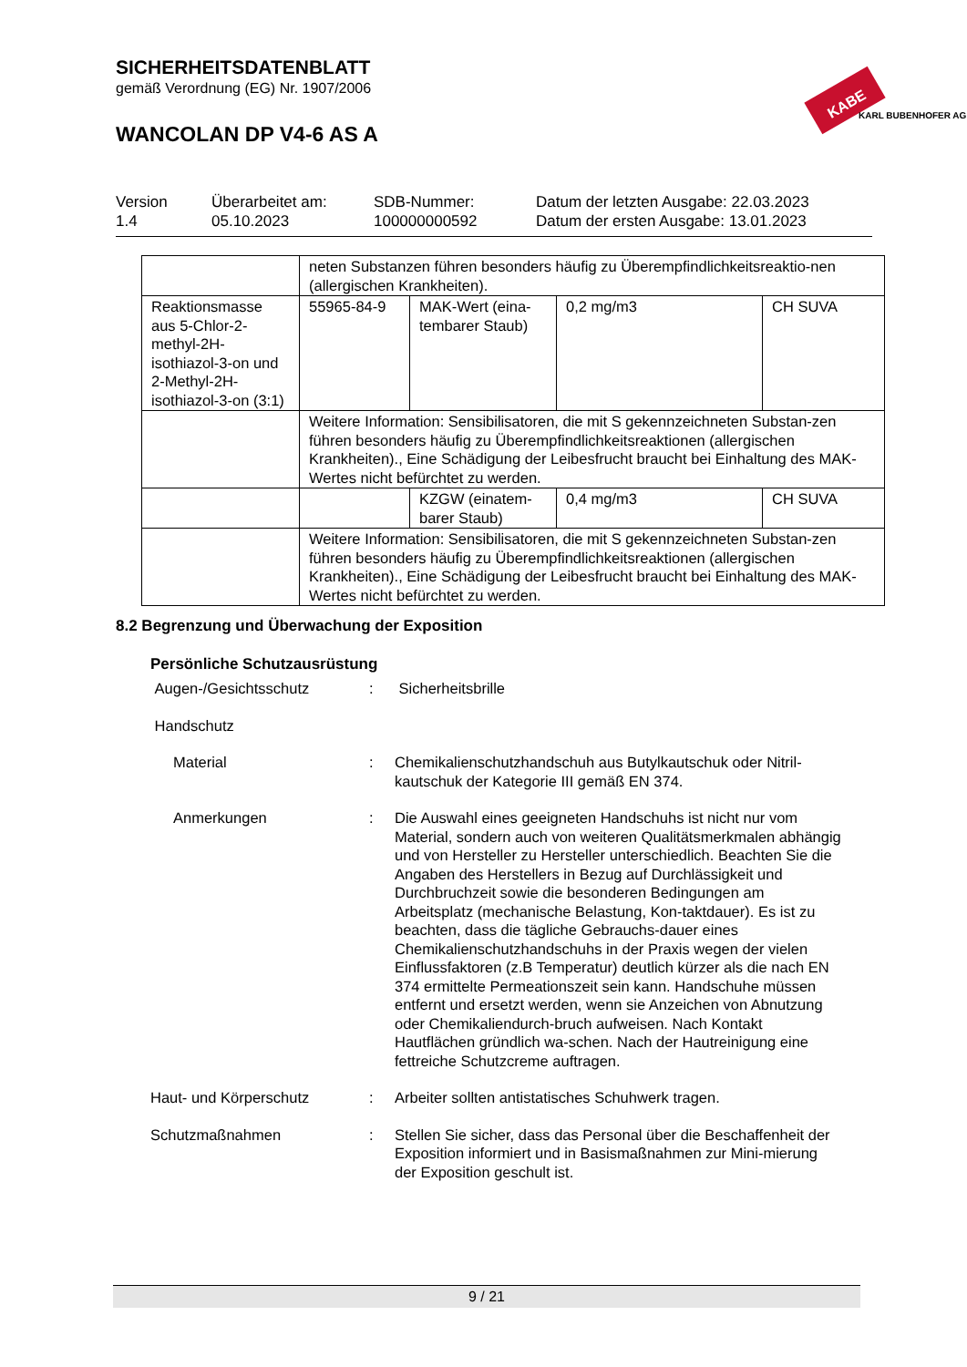SICHERHEITSDATENBLATT
gemäß Verordnung (EG) Nr. 1907/2006
WANCOLAN DP V4-6 AS A
KABE
KARL BUBENHOFER AG
Version
1.4
Überarbeitet am:
05.10.2023
SDB-Nummer:
100000000592
Datum der letzten Ausgabe: 22.03.2023
Datum der ersten Ausgabe: 13.01.2023
| | neten Substanzen führen besonders häufig zu Überempfindlichkeitsreaktio-nen (allergischen Krankheiten). | | | |
| Reaktionsmasse aus 5-Chlor-2-methyl-2H-isothiazol-3-on und 2-Methyl-2H-isothiazol-3-on (3:1) | 55965-84-9 | MAK-Wert (eina-tembarer Staub) | 0,2 mg/m3 | CH SUVA |
| | Weitere Information: Sensibilisatoren, die mit S gekennzeichneten Substan-zen führen besonders häufig zu Überempfindlichkeitsreaktionen (allergischen Krankheiten)., Eine Schädigung der Leibesfrucht braucht bei Einhaltung des MAK-Wertes nicht befürchtet zu werden. | | | |
| | | KZGW (einatem-barer Staub) | 0,4 mg/m3 | CH SUVA |
| | Weitere Information: Sensibilisatoren, die mit S gekennzeichneten Substan-zen führen besonders häufig zu Überempfindlichkeitsreaktionen (allergischen Krankheiten)., Eine Schädigung der Leibesfrucht braucht bei Einhaltung des MAK-Wertes nicht befürchtet zu werden. | | | |
8.2 Begrenzung und Überwachung der Exposition
Persönliche Schutzausrüstung
Augen-/Gesichtsschutz : Sicherheitsbrille
Handschutz
Material : Chemikalienschutzhandschuh aus Butylkautschuk oder Nitril-kautschuk der Kategorie III gemäß EN 374.
Anmerkungen : Die Auswahl eines geeigneten Handschuhs ist nicht nur vom Material, sondern auch von weiteren Qualitätsmerkmalen abhängig und von Hersteller zu Hersteller unterschiedlich. Beachten Sie die Angaben des Herstellers in Bezug auf Durchlässigkeit und Durchbruchzeit sowie die besonderen Bedingungen am Arbeitsplatz (mechanische Belastung, Kon-taktdauer). Es ist zu beachten, dass die tägliche Gebrauchs-dauer eines Chemikalienschutzhandschuhs in der Praxis wegen der vielen Einflussfaktoren (z.B Temperatur) deutlich kürzer als die nach EN 374 ermittelte Permeationszeit sein kann. Handschuhe müssen entfernt und ersetzt werden, wenn sie Anzeichen von Abnutzung oder Chemikaliendurch-bruch aufweisen. Nach Kontakt Hautflächen gründlich wa-schen. Nach der Hautreinigung eine fettreiche Schutzcreme auftragen.
Haut- und Körperschutz : Arbeiter sollten antistatisches Schuhwerk tragen.
Schutzmaßnahmen : Stellen Sie sicher, dass das Personal über die Beschaffenheit der Exposition informiert und in Basismaßnahmen zur Mini-mierung der Exposition geschult ist.
9 / 21